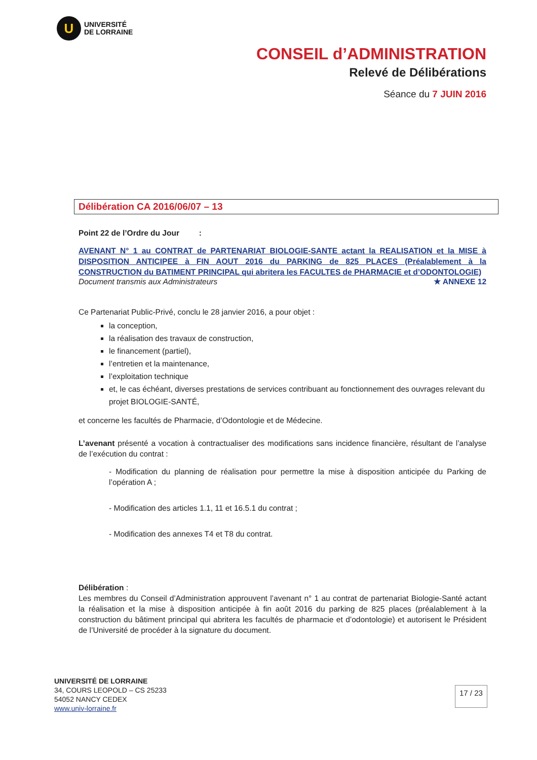U
UNIVERSITÉ
DE LORRAINE
CONSEIL d’ADMINISTRATION
Relevé de Délibérations
Séance du 7 JUIN 2016
Délibération CA 2016/06/07 – 13
Point 22 de l’Ordre du Jour :
AVENANT N° 1 au CONTRAT de PARTENARIAT BIOLOGIE-SANTE actant la REALISATION et la MISE à DISPOSITION ANTICIPEE à FIN AOUT 2016 du PARKING de 825 PLACES (Préalablement à la CONSTRUCTION du BATIMENT PRINCIPAL qui abritera les FACULTES de PHARMACIE et d’ODONTOLOGIE)
Document transmis aux Administrateurs ★ ANNEXE 12
Ce Partenariat Public-Privé, conclu le 28 janvier 2016, a pour objet :
la conception,
la réalisation des travaux de construction,
le financement (partiel),
l’entretien et la maintenance,
l’exploitation technique
et, le cas échéant, diverses prestations de services contribuant au fonctionnement des ouvrages relevant du projet BIOLOGIE-SANTÉ,
et concerne les facultés de Pharmacie, d’Odontologie et de Médecine.
L’avenant présenté a vocation à contractualiser des modifications sans incidence financière, résultant de l’analyse de l’exécution du contrat :
- Modification du planning de réalisation pour permettre la mise à disposition anticipée du Parking de l’opération A ;
- Modification des articles 1.1, 11 et 16.5.1 du contrat ;
- Modification des annexes T4 et T8 du contrat.
Délibération :
Les membres du Conseil d’Administration approuvent l’avenant n° 1 au contrat de partenariat Biologie-Santé actant la réalisation et la mise à disposition anticipée à fin août 2016 du parking de 825 places (préalablement à la construction du bâtiment principal qui abritera les facultés de pharmacie et d’odontologie) et autorisent le Président de l’Université de procéder à la signature du document.
UNIVERSITÉ DE LORRAINE
34, COURS LEOPOLD – CS 25233
54052 NANCY CEDEX
www.univ-lorraine.fr
17 / 23